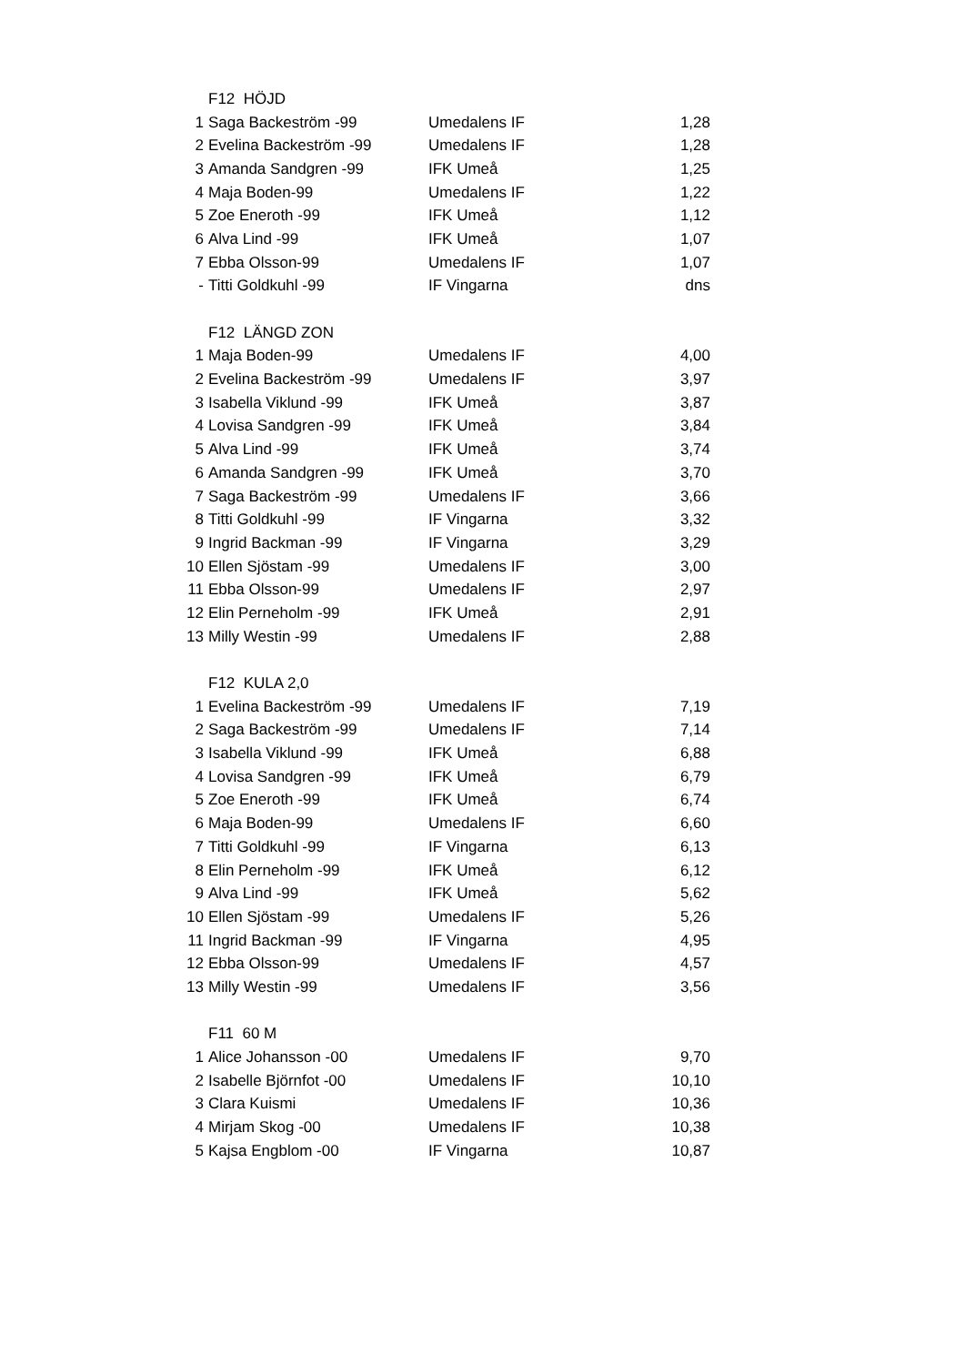| | F12 HÖJD | | |
| 1 | Saga Backeström -99 | Umedalens IF | 1,28 |
| 2 | Evelina Backeström -99 | Umedalens IF | 1,28 |
| 3 | Amanda Sandgren -99 | IFK Umeå | 1,25 |
| 4 | Maja Boden-99 | Umedalens IF | 1,22 |
| 5 | Zoe Eneroth -99 | IFK Umeå | 1,12 |
| 6 | Alva Lind -99 | IFK Umeå | 1,07 |
| 7 | Ebba Olsson-99 | Umedalens IF | 1,07 |
| - | Titti Goldkuhl -99 | IF Vingarna | dns |
| | F12 LÄNGD ZON | | |
| 1 | Maja Boden-99 | Umedalens IF | 4,00 |
| 2 | Evelina Backeström -99 | Umedalens IF | 3,97 |
| 3 | Isabella Viklund -99 | IFK Umeå | 3,87 |
| 4 | Lovisa Sandgren -99 | IFK Umeå | 3,84 |
| 5 | Alva Lind -99 | IFK Umeå | 3,74 |
| 6 | Amanda Sandgren -99 | IFK Umeå | 3,70 |
| 7 | Saga Backeström -99 | Umedalens IF | 3,66 |
| 8 | Titti Goldkuhl -99 | IF Vingarna | 3,32 |
| 9 | Ingrid Backman -99 | IF Vingarna | 3,29 |
| 10 | Ellen Sjöstam -99 | Umedalens IF | 3,00 |
| 11 | Ebba Olsson-99 | Umedalens IF | 2,97 |
| 12 | Elin Perneholm -99 | IFK Umeå | 2,91 |
| 13 | Milly Westin -99 | Umedalens IF | 2,88 |
| | F12 KULA 2,0 | | |
| 1 | Evelina Backeström -99 | Umedalens IF | 7,19 |
| 2 | Saga Backeström -99 | Umedalens IF | 7,14 |
| 3 | Isabella Viklund -99 | IFK Umeå | 6,88 |
| 4 | Lovisa Sandgren -99 | IFK Umeå | 6,79 |
| 5 | Zoe Eneroth -99 | IFK Umeå | 6,74 |
| 6 | Maja Boden-99 | Umedalens IF | 6,60 |
| 7 | Titti Goldkuhl -99 | IF Vingarna | 6,13 |
| 8 | Elin Perneholm -99 | IFK Umeå | 6,12 |
| 9 | Alva Lind -99 | IFK Umeå | 5,62 |
| 10 | Ellen Sjöstam -99 | Umedalens IF | 5,26 |
| 11 | Ingrid Backman -99 | IF Vingarna | 4,95 |
| 12 | Ebba Olsson-99 | Umedalens IF | 4,57 |
| 13 | Milly Westin -99 | Umedalens IF | 3,56 |
| | F11 60 M | | |
| 1 | Alice Johansson -00 | Umedalens IF | 9,70 |
| 2 | Isabelle Björnfot -00 | Umedalens IF | 10,10 |
| 3 | Clara Kuismi | Umedalens IF | 10,36 |
| 4 | Mirjam Skog -00 | Umedalens IF | 10,38 |
| 5 | Kajsa Engblom -00 | IF Vingarna | 10,87 |